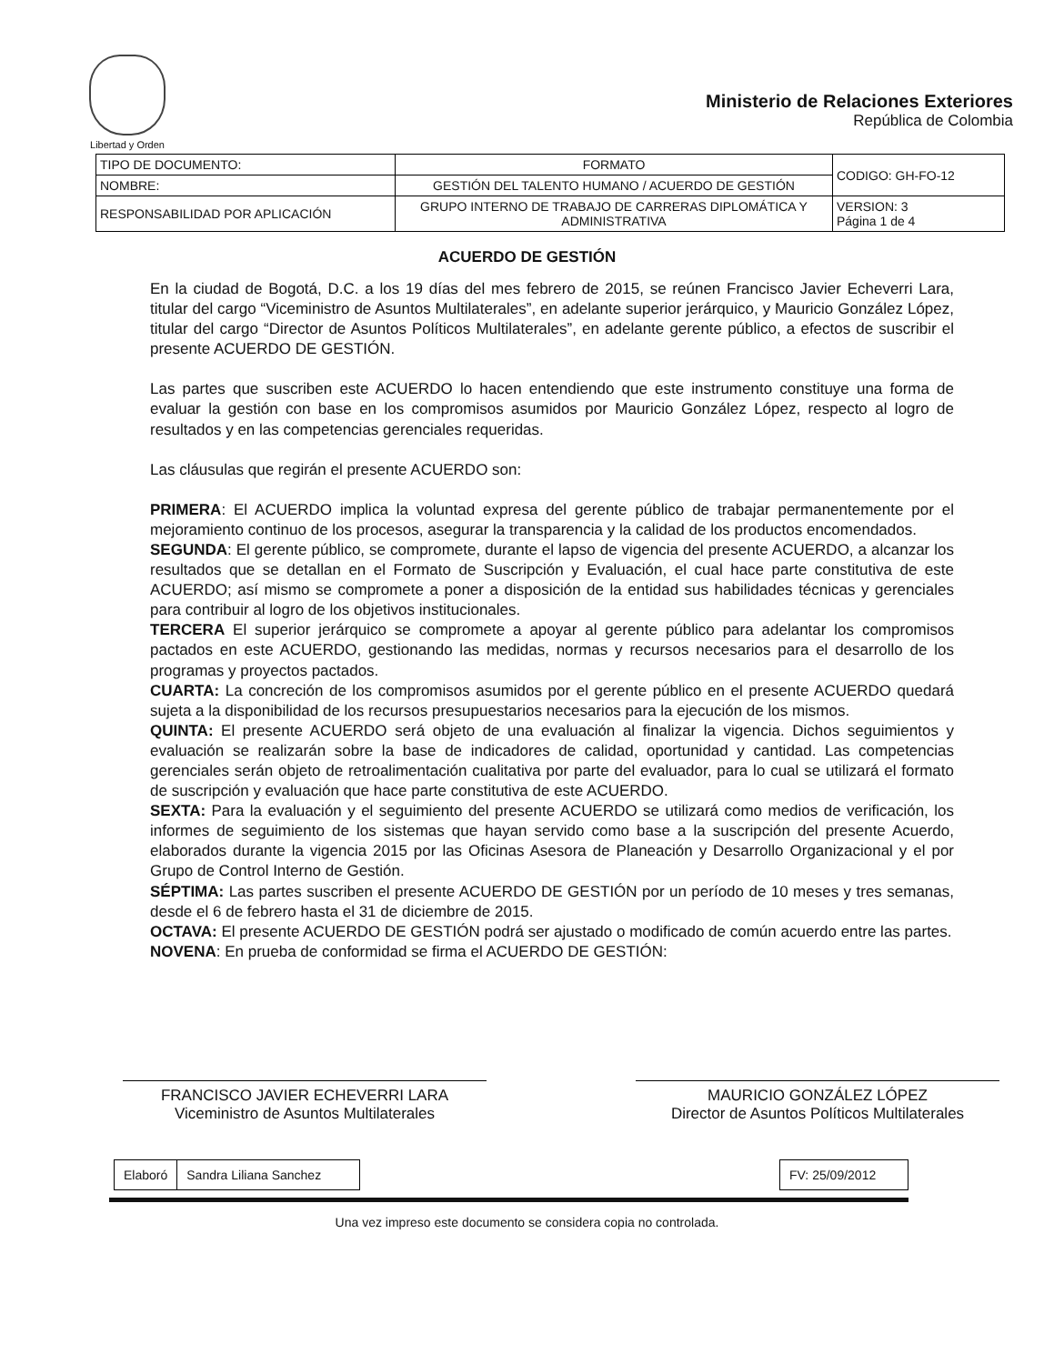Libertad y Orden
Ministerio de Relaciones Exteriores
República de Colombia
| TIPO DE DOCUMENTO: | FORMATO | CODIGO: GH-FO-12 |
| NOMBRE: | GESTIÓN DEL TALENTO HUMANO / ACUERDO DE GESTIÓN | |
| RESPONSABILIDAD POR APLICACIÓN | GRUPO INTERNO DE TRABAJO DE CARRERAS DIPLOMÁTICA Y ADMINISTRATIVA | VERSION: 3 Página 1 de 4 |
ACUERDO DE GESTIÓN
En la ciudad de Bogotá, D.C. a los 19 días del mes febrero de 2015, se reúnen Francisco Javier Echeverri Lara, titular del cargo “Viceministro de Asuntos Multilaterales”, en adelante superior jerárquico, y Mauricio González López, titular del cargo “Director de Asuntos Políticos Multilaterales”, en adelante gerente público, a efectos de suscribir el presente ACUERDO DE GESTIÓN.
Las partes que suscriben este ACUERDO lo hacen entendiendo que este instrumento constituye una forma de evaluar la gestión con base en los compromisos asumidos por Mauricio González López, respecto al logro de resultados y en las competencias gerenciales requeridas.
Las cláusulas que regirán el presente ACUERDO son:
PRIMERA: El ACUERDO implica la voluntad expresa del gerente público de trabajar permanentemente por el mejoramiento continuo de los procesos, asegurar la transparencia y la calidad de los productos encomendados.
SEGUNDA: El gerente público, se compromete, durante el lapso de vigencia del presente ACUERDO, a alcanzar los resultados que se detallan en el Formato de Suscripción y Evaluación, el cual hace parte constitutiva de este ACUERDO; así mismo se compromete a poner a disposición de la entidad sus habilidades técnicas y gerenciales para contribuir al logro de los objetivos institucionales.
TERCERA El superior jerárquico se compromete a apoyar al gerente público para adelantar los compromisos pactados en este ACUERDO, gestionando las medidas, normas y recursos necesarios para el desarrollo de los programas y proyectos pactados.
CUARTA: La concreción de los compromisos asumidos por el gerente público en el presente ACUERDO quedará sujeta a la disponibilidad de los recursos presupuestarios necesarios para la ejecución de los mismos.
QUINTA: El presente ACUERDO será objeto de una evaluación al finalizar la vigencia. Dichos seguimientos y evaluación se realizarán sobre la base de indicadores de calidad, oportunidad y cantidad. Las competencias gerenciales serán objeto de retroalimentación cualitativa por parte del evaluador, para lo cual se utilizará el formato de suscripción y evaluación que hace parte constitutiva de este ACUERDO.
SEXTA: Para la evaluación y el seguimiento del presente ACUERDO se utilizará como medios de verificación, los informes de seguimiento de los sistemas que hayan servido como base a la suscripción del presente Acuerdo, elaborados durante la vigencia 2015 por las Oficinas Asesora de Planeación y Desarrollo Organizacional y el por Grupo de Control Interno de Gestión.
SÉPTIMA: Las partes suscriben el presente ACUERDO DE GESTIÓN por un período de 10 meses y tres semanas, desde el 6 de febrero hasta el 31 de diciembre de 2015.
OCTAVA: El presente ACUERDO DE GESTIÓN podrá ser ajustado o modificado de común acuerdo entre las partes.
NOVENA: En prueba de conformidad se firma el ACUERDO DE GESTIÓN:
FRANCISCO JAVIER ECHEVERRI LARA
Viceministro de Asuntos Multilaterales
MAURICIO GONZÁLEZ LÓPEZ
Director de Asuntos Políticos Multilaterales
| Elaboró | Sandra Liliana Sanchez |
| FV: 25/09/2012 |
Una vez impreso este documento se considera copia no controlada.